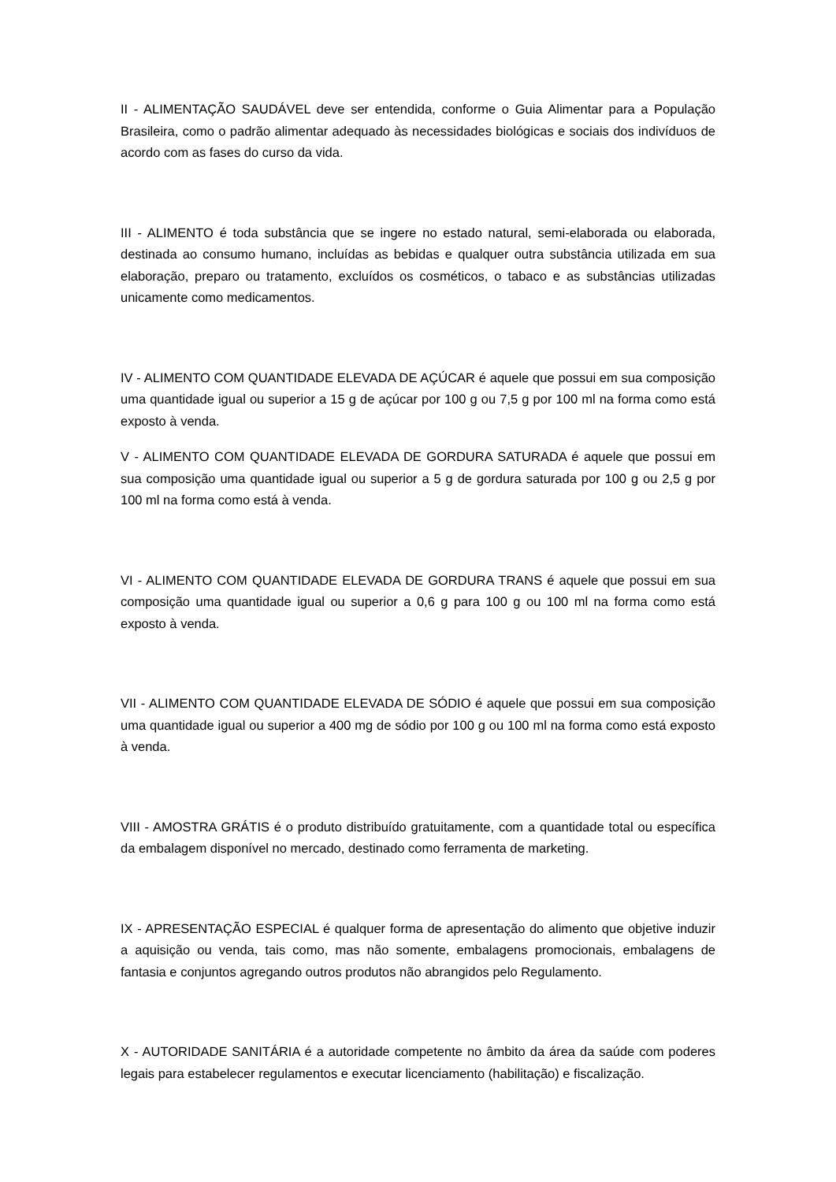II - ALIMENTAÇÃO SAUDÁVEL deve ser entendida, conforme o Guia Alimentar para a População Brasileira, como o padrão alimentar adequado às necessidades biológicas e sociais dos indivíduos de acordo com as fases do curso da vida.
III - ALIMENTO é toda substância que se ingere no estado natural, semi-elaborada ou elaborada, destinada ao consumo humano, incluídas as bebidas e qualquer outra substância utilizada em sua elaboração, preparo ou tratamento, excluídos os cosméticos, o tabaco e as substâncias utilizadas unicamente como medicamentos.
IV - ALIMENTO COM QUANTIDADE ELEVADA DE AÇÚCAR é aquele que possui em sua composição uma quantidade igual ou superior a 15 g de açúcar por 100 g ou 7,5 g por 100 ml na forma como está exposto à venda.
V - ALIMENTO COM QUANTIDADE ELEVADA DE GORDURA SATURADA é aquele que possui em sua composição uma quantidade igual ou superior a 5 g de gordura saturada por 100 g ou 2,5 g por 100 ml na forma como está à venda.
VI - ALIMENTO COM QUANTIDADE ELEVADA DE GORDURA TRANS é aquele que possui em sua composição uma quantidade igual ou superior a 0,6 g para 100 g ou 100 ml na forma como está exposto à venda.
VII - ALIMENTO COM QUANTIDADE ELEVADA DE SÓDIO é aquele que possui em sua composição uma quantidade igual ou superior a 400 mg de sódio por 100 g ou 100 ml na forma como está exposto à venda.
VIII - AMOSTRA GRÁTIS é o produto distribuído gratuitamente, com a quantidade total ou específica da embalagem disponível no mercado, destinado como ferramenta de marketing.
IX - APRESENTAÇÃO ESPECIAL é qualquer forma de apresentação do alimento que objetive induzir a aquisição ou venda, tais como, mas não somente, embalagens promocionais, embalagens de fantasia e conjuntos agregando outros produtos não abrangidos pelo Regulamento.
X - AUTORIDADE SANITÁRIA é a autoridade competente no âmbito da área da saúde com poderes legais para estabelecer regulamentos e executar licenciamento (habilitação) e fiscalização.